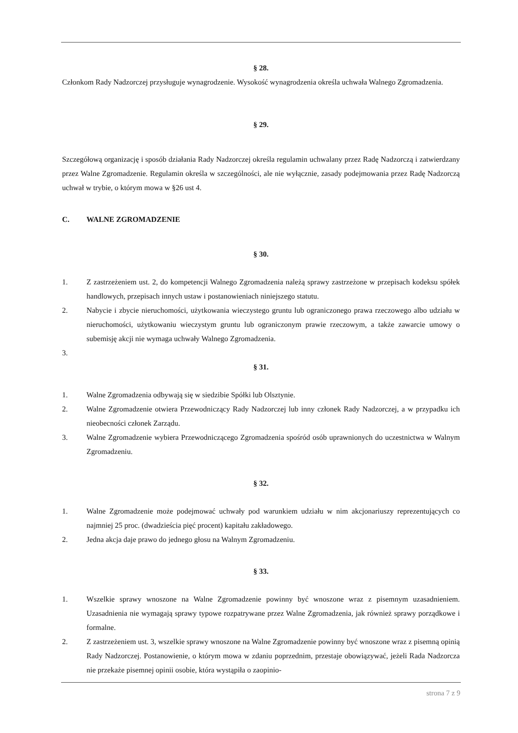§ 28.
Członkom Rady Nadzorczej przysługuje wynagrodzenie. Wysokość wynagrodzenia określa uchwała Walnego Zgromadzenia.
§ 29.
Szczegółową organizację i sposób działania Rady Nadzorczej określa regulamin uchwalany przez Radę Nadzorczą i zatwierdzany przez Walne Zgromadzenie. Regulamin określa w szczególności, ale nie wyłącznie, zasady podejmowania przez Radę Nadzorczą uchwał w trybie, o którym mowa w §26 ust 4.
C. WALNE ZGROMADZENIE
§ 30.
1. Z zastrzeżeniem ust. 2, do kompetencji Walnego Zgromadzenia należą sprawy zastrzeżone w przepisach kodeksu spółek handlowych, przepisach innych ustaw i postanowieniach niniejszego statutu.
2. Nabycie i zbycie nieruchomości, użytkowania wieczystego gruntu lub ograniczonego prawa rzeczowego albo udziału w nieruchomości, użytkowaniu wieczystym gruntu lub ograniczonym prawie rzeczowym, a także zawarcie umowy o subemisję akcji nie wymaga uchwały Walnego Zgromadzenia.
3.
§ 31.
1. Walne Zgromadzenia odbywają się w siedzibie Spółki lub Olsztynie.
2. Walne Zgromadzenie otwiera Przewodniczący Rady Nadzorczej lub inny członek Rady Nadzorczej, a w przypadku ich nieobecności członek Zarządu.
3. Walne Zgromadzenie wybiera Przewodniczącego Zgromadzenia spośród osób uprawnionych do uczestnictwa w Walnym Zgromadzeniu.
§ 32.
1. Walne Zgromadzenie może podejmować uchwały pod warunkiem udziału w nim akcjonariuszy reprezentujących co najmniej 25 proc. (dwadzieścia pięć procent) kapitału zakładowego.
2. Jedna akcja daje prawo do jednego głosu na Walnym Zgromadzeniu.
§ 33.
1. Wszelkie sprawy wnoszone na Walne Zgromadzenie powinny być wnoszone wraz z pisemnym uzasadnieniem. Uzasadnienia nie wymagają sprawy typowe rozpatrywane przez Walne Zgromadzenia, jak również sprawy porządkowe i formalne.
2. Z zastrzeżeniem ust. 3, wszelkie sprawy wnoszone na Walne Zgromadzenie powinny być wnoszone wraz z pisemną opinią Rady Nadzorczej. Postanowienie, o którym mowa w zdaniu poprzednim, przestaje obowiązywać, jeżeli Rada Nadzorcza nie przekaże pisemnej opinii osobie, która wystąpiła o zaopinio-
strona 7 z 9